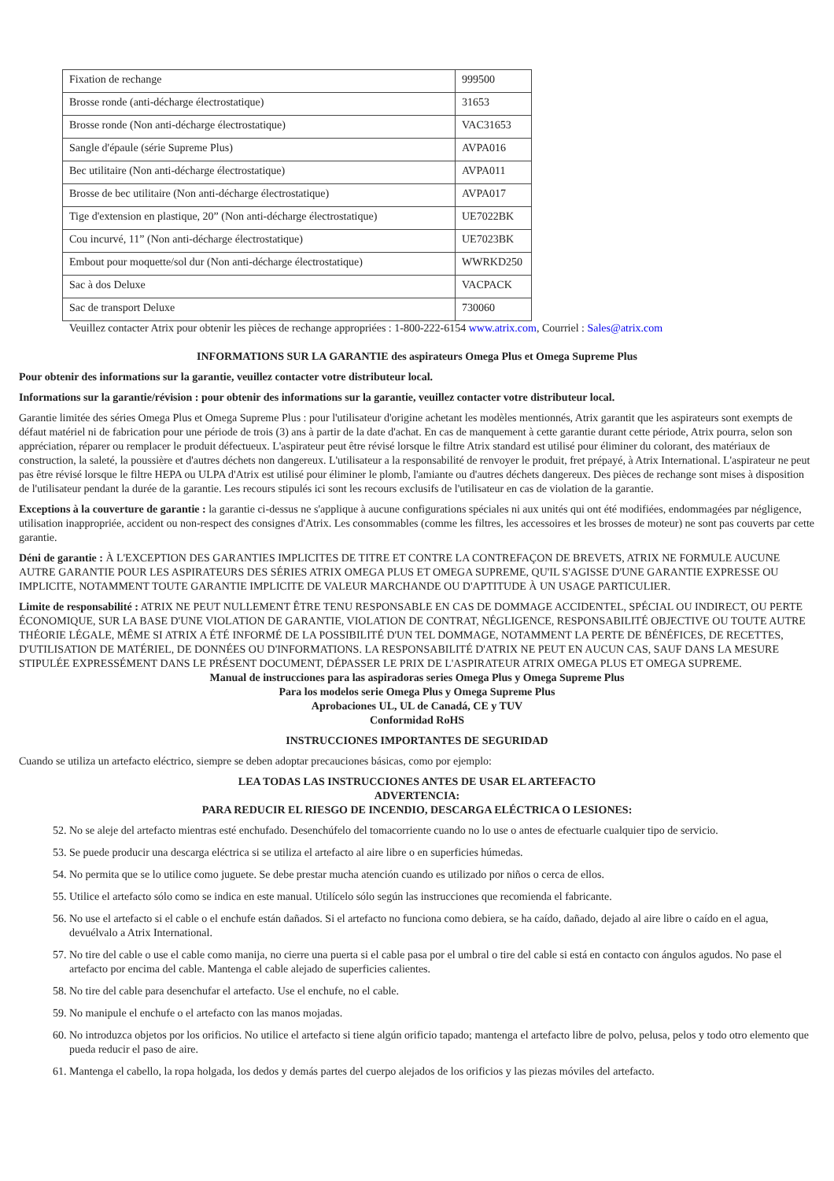| Fixation de rechange | 999500 |
| Brosse ronde (anti-décharge électrostatique) | 31653 |
| Brosse ronde (Non anti-décharge électrostatique) | VAC31653 |
| Sangle d'épaule (série Supreme Plus) | AVPA016 |
| Bec utilitaire (Non anti-décharge électrostatique) | AVPA011 |
| Brosse de bec utilitaire (Non anti-décharge électrostatique) | AVPA017 |
| Tige d'extension en plastique, 20” (Non anti-décharge électrostatique) | UE7022BK |
| Cou incurvé, 11” (Non anti-décharge électrostatique) | UE7023BK |
| Embout pour moquette/sol dur (Non anti-décharge électrostatique) | WWRKD250 |
| Sac à dos Deluxe | VACPACK |
| Sac de transport Deluxe | 730060 |
Veuillez contacter Atrix pour obtenir les pièces de rechange appropriées : 1-800-222-6154 www.atrix.com, Courriel : Sales@atrix.com
INFORMATIONS SUR LA GARANTIE des aspirateurs Omega Plus et Omega Supreme Plus
Pour obtenir des informations sur la garantie, veuillez contacter votre distributeur local.
Informations sur la garantie/révision : pour obtenir des informations sur la garantie, veuillez contacter votre distributeur local.
Garantie limitée des séries Omega Plus et Omega Supreme Plus : pour l'utilisateur d'origine achetant les modèles mentionnés, Atrix garantit que les aspirateurs sont exempts de défaut matériel ni de fabrication pour une période de trois (3) ans à partir de la date d'achat. En cas de manquement à cette garantie durant cette période, Atrix pourra, selon son appréciation, réparer ou remplacer le produit défectueux. L'aspirateur peut être révisé lorsque le filtre Atrix standard est utilisé pour éliminer du colorant, des matériaux de construction, la saleté, la poussière et d'autres déchets non dangereux. L'utilisateur a la responsabilité de renvoyer le produit, fret prépayé, à Atrix International. L'aspirateur ne peut pas être révisé lorsque le filtre HEPA ou ULPA d'Atrix est utilisé pour éliminer le plomb, l'amiante ou d'autres déchets dangereux. Des pièces de rechange sont mises à disposition de l'utilisateur pendant la durée de la garantie. Les recours stipulés ici sont les recours exclusifs de l'utilisateur en cas de violation de la garantie.
Exceptions à la couverture de garantie : la garantie ci-dessus ne s'applique à aucune configurations spéciales ni aux unités qui ont été modifiées, endommagées par négligence, utilisation inappropriée, accident ou non-respect des consignes d'Atrix. Les consommables (comme les filtres, les accessoires et les brosses de moteur) ne sont pas couverts par cette garantie.
Déni de garantie : À L'EXCEPTION DES GARANTIES IMPLICITES DE TITRE ET CONTRE LA CONTREFAÇON DE BREVETS, ATRIX NE FORMULE AUCUNE AUTRE GARANTIE POUR LES ASPIRATEURS DES SÉRIES ATRIX OMEGA PLUS ET OMEGA SUPREME, QU'IL S'AGISSE D'UNE GARANTIE EXPRESSE OU IMPLICITE, NOTAMMENT TOUTE GARANTIE IMPLICITE DE VALEUR MARCHANDE OU D'APTITUDE À UN USAGE PARTICULIER.
Limite de responsabilité : ATRIX NE PEUT NULLEMENT ÊTRE TENU RESPONSABLE EN CAS DE DOMMAGE ACCIDENTEL, SPÉCIAL OU INDIRECT, OU PERTE ÉCONOMIQUE, SUR LA BASE D'UNE VIOLATION DE GARANTIE, VIOLATION DE CONTRAT, NÉGLIGENCE, RESPONSABILITÉ OBJECTIVE OU TOUTE AUTRE THÉORIE LÉGALE, MÊME SI ATRIX A ÉTÉ INFORMÉ DE LA POSSIBILITÉ D'UN TEL DOMMAGE, NOTAMMENT LA PERTE DE BÉNÉFICES, DE RECETTES, D'UTILISATION DE MATÉRIEL, DE DONNÉES OU D'INFORMATIONS. LA RESPONSABILITÉ D'ATRIX NE PEUT EN AUCUN CAS, SAUF DANS LA MESURE STIPULÉE EXPRESSÉMENT DANS LE PRÉSENT DOCUMENT, DÉPASSER LE PRIX DE L'ASPIRATEUR ATRIX OMEGA PLUS ET OMEGA SUPREME.
Manual de instrucciones para las aspiradoras series Omega Plus y Omega Supreme Plus
Para los modelos serie Omega Plus y Omega Supreme Plus
Aprobaciones UL, UL de Canadá, CE y TUV
Conformidad RoHS
INSTRUCCIONES IMPORTANTES DE SEGURIDAD
Cuando se utiliza un artefacto eléctrico, siempre se deben adoptar precauciones básicas, como por ejemplo:
LEA TODAS LAS INSTRUCCIONES ANTES DE USAR EL ARTEFACTO
ADVERTENCIA:
PARA REDUCIR EL RIESGO DE INCENDIO, DESCARGA ELÉCTRICA O LESIONES:
52. No se aleje del artefacto mientras esté enchufado. Desenchúfelo del tomacorriente cuando no lo use o antes de efectuarle cualquier tipo de servicio.
53. Se puede producir una descarga eléctrica si se utiliza el artefacto al aire libre o en superficies húmedas.
54. No permita que se lo utilice como juguete. Se debe prestar mucha atención cuando es utilizado por niños o cerca de ellos.
55. Utilice el artefacto sólo como se indica en este manual. Utilícelo sólo según las instrucciones que recomienda el fabricante.
56. No use el artefacto si el cable o el enchufe están dañados. Si el artefacto no funciona como debiera, se ha caído, dañado, dejado al aire libre o caído en el agua, devuélvalo a Atrix International.
57. No tire del cable o use el cable como manija, no cierre una puerta si el cable pasa por el umbral o tire del cable si está en contacto con ángulos agudos. No pase el artefacto por encima del cable. Mantenga el cable alejado de superficies calientes.
58. No tire del cable para desenchufar el artefacto. Use el enchufe, no el cable.
59. No manipule el enchufe o el artefacto con las manos mojadas.
60. No introduzca objetos por los orificios. No utilice el artefacto si tiene algún orificio tapado; mantenga el artefacto libre de polvo, pelusa, pelos y todo otro elemento que pueda reducir el paso de aire.
61. Mantenga el cabello, la ropa holgada, los dedos y demás partes del cuerpo alejados de los orificios y las piezas móviles del artefacto.